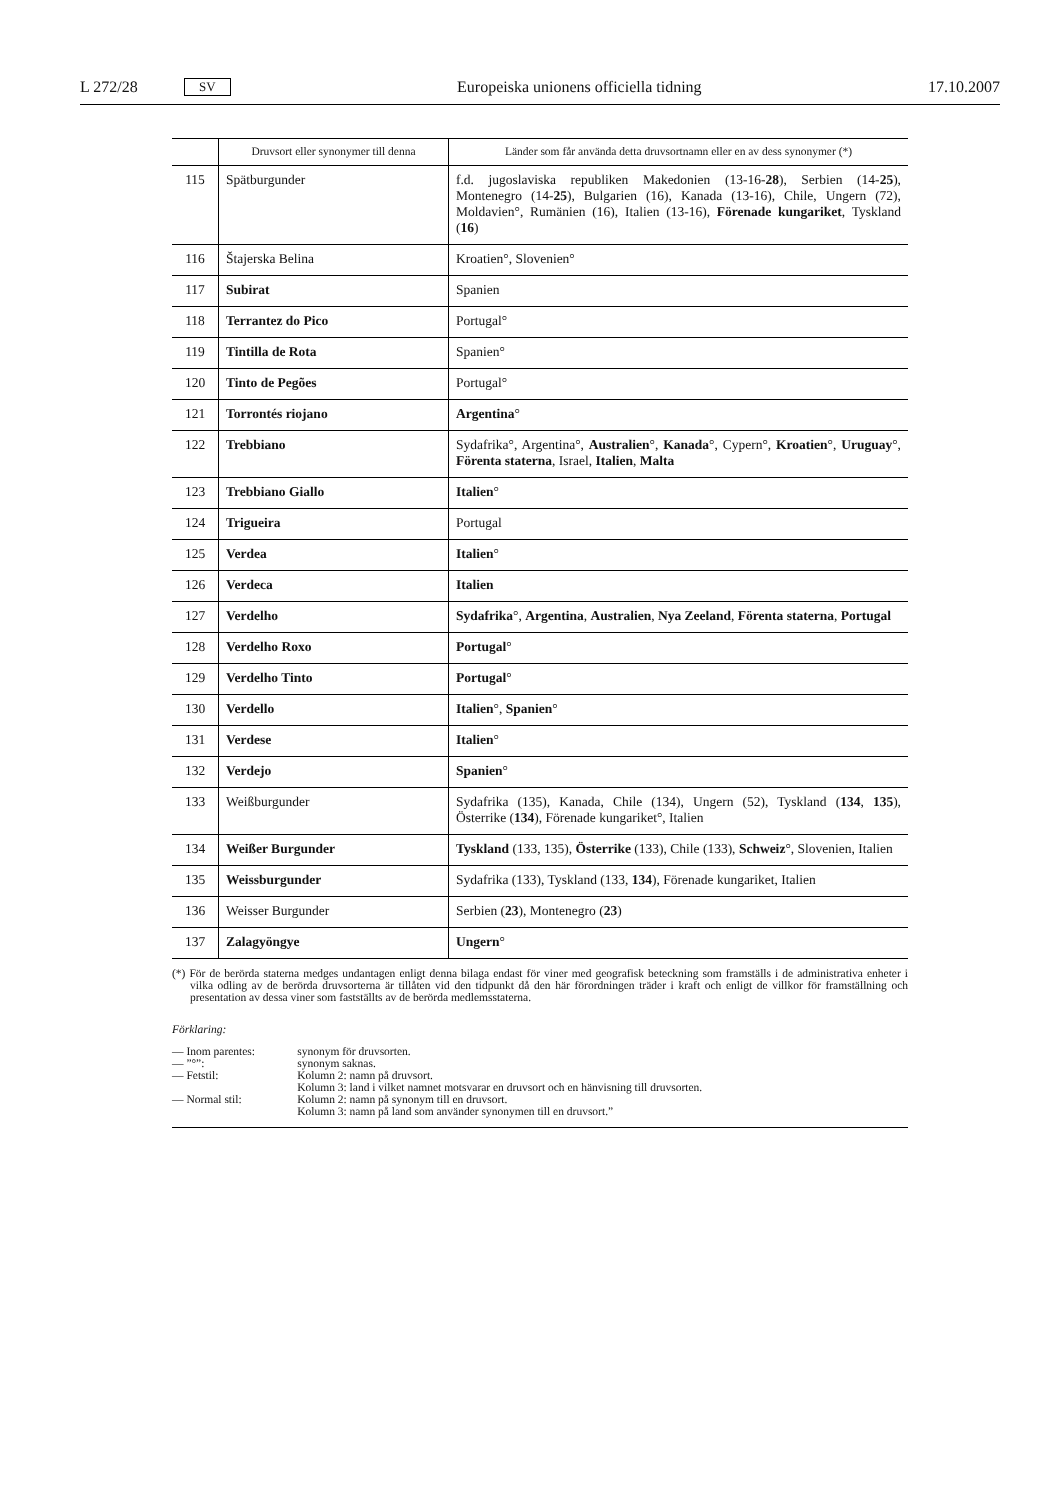L 272/28 SV Europeiska unionens officiella tidning 17.10.2007
| | Druvsort eller synonymer till denna | Länder som får använda detta druvsortnamn eller en av dess synonymer (*) |
| --- | --- | --- |
| 115 | Spätburgunder | f.d. jugoslaviska republiken Makedonien (13-16- 28 ), Serbien (14- 25 ), Montenegro (14- 25 ), Bulgarien (16), Kanada (13-16), Chile, Ungern (72), Moldavien°, Rumänien (16), Italien (13-16), Förenade kungariket , Tyskland ( 16 ) |
| 116 | Štajerska Belina | Kroatien°, Slovenien° |
| 117 | Subirat | Spanien |
| 118 | Terrantez do Pico | Portugal° |
| 119 | Tintilla de Rota | Spanien° |
| 120 | Tinto de Pegões | Portugal° |
| 121 | Torrontés riojano | Argentina ° |
| 122 | Trebbiano | Sydafrika°, Argentina°, Australien °, Kanada °, Cypern°, Kroatien °, Uruguay °, Förenta staterna , Israel, Italien , Malta |
| 123 | Trebbiano Giallo | Italien ° |
| 124 | Trigueira | Portugal |
| 125 | Verdea | Italien ° |
| 126 | Verdeca | Italien |
| 127 | Verdelho | Sydafrika °, Argentina , Australien , Nya Zeeland , Förenta staterna , Portugal |
| 128 | Verdelho Roxo | Portugal ° |
| 129 | Verdelho Tinto | Portugal ° |
| 130 | Verdello | Italien °, Spanien ° |
| 131 | Verdese | Italien ° |
| 132 | Verdejo | Spanien ° |
| 133 | Weißburgunder | Sydafrika (135), Kanada, Chile (134), Ungern (52), Tyskland ( 134 , 135 ), Österrike ( 134 ), Förenade kungariket°, Italien |
| 134 | Weißer Burgunder | Tyskland (133, 135), Österrike (133), Chile (133), Schweiz °, Slovenien, Italien |
| 135 | Weissburgunder | Sydafrika (133), Tyskland (133, 134 ), Förenade kungariket, Italien |
| 136 | Weisser Burgunder | Serbien ( 23 ), Montenegro ( 23 ) |
| 137 | Zalagyöngye | Ungern ° |
(*) För de berörda staterna medges undantagen enligt denna bilaga endast för viner med geografisk beteckning som framställs i de administrativa enheter i vilka odling av de berörda druvsorterna är tillåten vid den tidpunkt då den här förordningen träder i kraft och enligt de villkor för framställning och presentation av dessa viner som fastställts av de berörda medlemsstaterna.
Förklaring:
| — Inom parentes: | synonym för druvsorten. |
| — ”°”: | synonym saknas. |
| — Fetstil: | Kolumn 2: namn på druvsort. Kolumn 3: land i vilket namnet motsvarar en druvsort och en hänvisning till druvsorten. |
| — Normal stil: | Kolumn 2: namn på synonym till en druvsort. Kolumn 3: namn på land som använder synonymen till en druvsort.” |